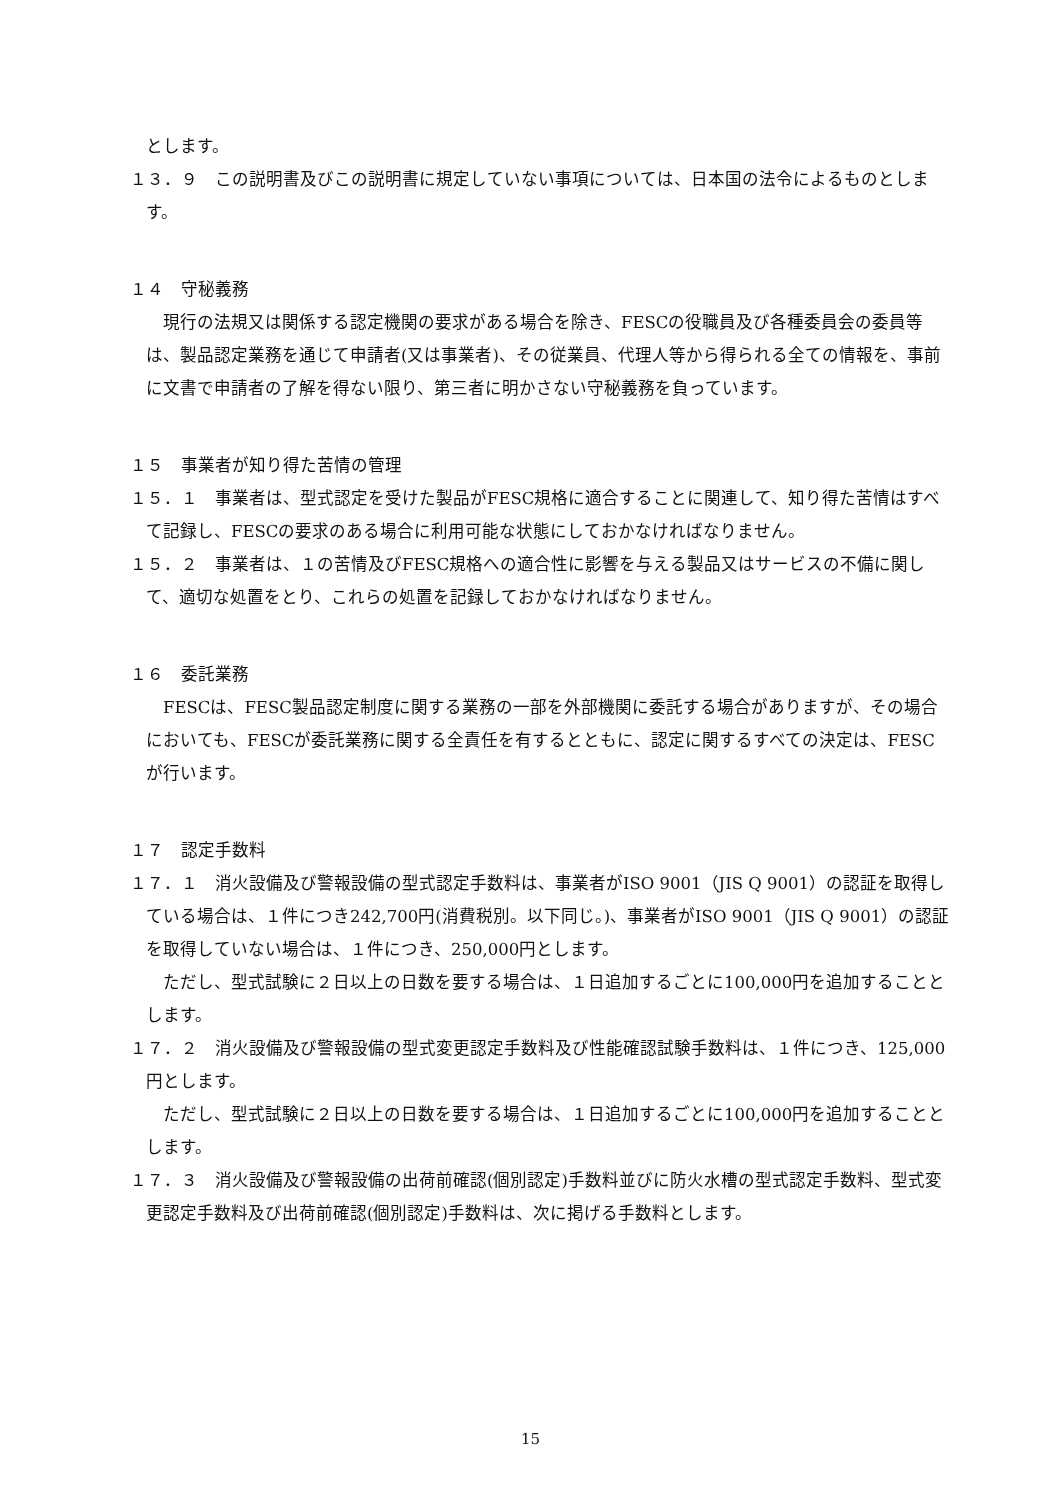とします。
１３．９　この説明書及びこの説明書に規定していない事項については、日本国の法令によるものとします。
１４　守秘義務
　現行の法規又は関係する認定機関の要求がある場合を除き、FESCの役職員及び各種委員会の委員等は、製品認定業務を通じて申請者(又は事業者)、その従業員、代理人等から得られる全ての情報を、事前に文書で申請者の了解を得ない限り、第三者に明かさない守秘義務を負っています。
１５　事業者が知り得た苦情の管理
１５．１　事業者は、型式認定を受けた製品がFESC規格に適合することに関連して、知り得た苦情はすべて記録し、FESCの要求のある場合に利用可能な状態にしておかなければなりません。
１５．２　事業者は、１の苦情及びFESC規格への適合性に影響を与える製品又はサービスの不備に関して、適切な処置をとり、これらの処置を記録しておかなければなりません。
１６　委託業務
　FESCは、FESC製品認定制度に関する業務の一部を外部機関に委託する場合がありますが、その場合においても、FESCが委託業務に関する全責任を有するとともに、認定に関するすべての決定は、FESCが行います。
１７　認定手数料
１７．１　消火設備及び警報設備の型式認定手数料は、事業者がISO 9001（JIS Q 9001）の認証を取得している場合は、１件につき242,700円(消費税別。以下同じ。)、事業者がISO 9001（JIS Q 9001）の認証を取得していない場合は、１件につき、250,000円とします。
　ただし、型式試験に２日以上の日数を要する場合は、１日追加するごとに100,000円を追加することとします。
１７．２　消火設備及び警報設備の型式変更認定手数料及び性能確認試験手数料は、１件につき、125,000円とします。
　ただし、型式試験に２日以上の日数を要する場合は、１日追加するごとに100,000円を追加することとします。
１７．３　消火設備及び警報設備の出荷前確認(個別認定)手数料並びに防火水槽の型式認定手数料、型式変更認定手数料及び出荷前確認(個別認定)手数料は、次に掲げる手数料とします。
15